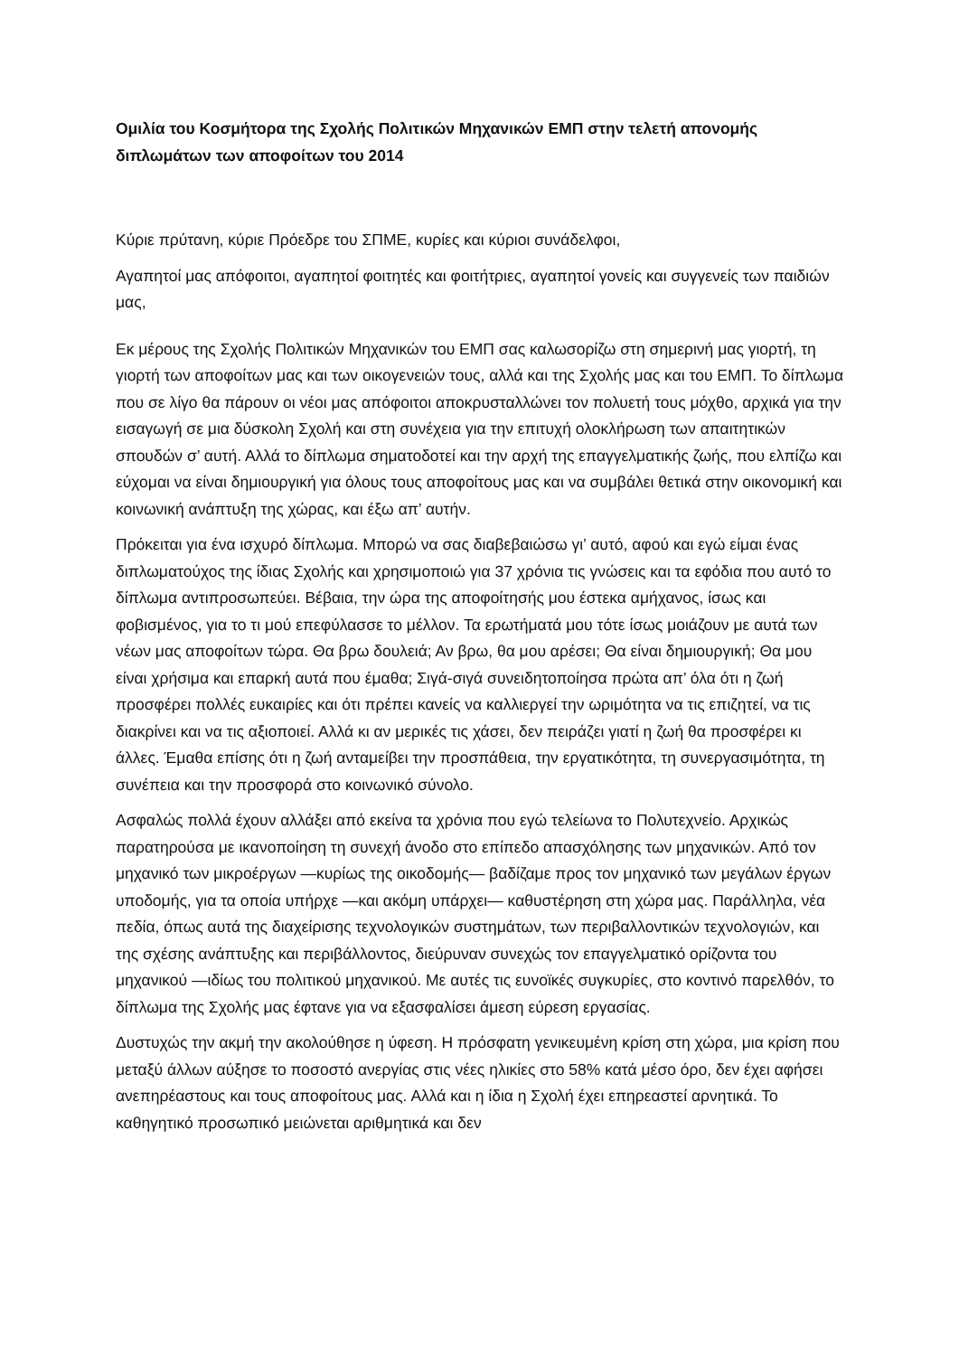Ομιλία του Κοσμήτορα της Σχολής Πολιτικών Μηχανικών ΕΜΠ στην τελετή απονομής διπλωμάτων των αποφοίτων του 2014
Κύριε πρύτανη, κύριε Πρόεδρε του ΣΠΜΕ, κυρίες και κύριοι συνάδελφοι,
Αγαπητοί μας απόφοιτοι, αγαπητοί φοιτητές και φοιτήτριες, αγαπητοί γονείς και συγγενείς των παιδιών μας,
Εκ μέρους της Σχολής Πολιτικών Μηχανικών του ΕΜΠ σας καλωσορίζω στη σημερινή μας γιορτή, τη γιορτή των αποφοίτων μας και των οικογενειών τους, αλλά και της Σχολής μας και του ΕΜΠ. Το δίπλωμα που σε λίγο θα πάρουν οι νέοι μας απόφοιτοι αποκρυσταλλώνει τον πολυετή τους μόχθο, αρχικά για την εισαγωγή σε μια δύσκολη Σχολή και στη συνέχεια για την επιτυχή ολοκλήρωση των απαιτητικών σπουδών σ’ αυτή. Αλλά το δίπλωμα σηματοδοτεί και την αρχή της επαγγελματικής ζωής, που ελπίζω και εύχομαι να είναι δημιουργική για όλους τους αποφοίτους μας και να συμβάλει θετικά στην οικονομική και κοινωνική ανάπτυξη της χώρας, και έξω απ’ αυτήν.
Πρόκειται για ένα ισχυρό δίπλωμα. Μπορώ να σας διαβεβαιώσω γι’ αυτό, αφού και εγώ είμαι ένας διπλωματούχος της ίδιας Σχολής και χρησιμοποιώ για 37 χρόνια τις γνώσεις και τα εφόδια που αυτό το δίπλωμα αντιπροσωπεύει. Βέβαια, την ώρα της αποφοίτησής μου έστεκα αμήχανος, ίσως και φοβισμένος, για το τι μού επεφύλασσε το μέλλον. Τα ερωτήματά μου τότε ίσως μοιάζουν με αυτά των νέων μας αποφοίτων τώρα. Θα βρω δουλειά; Αν βρω, θα μου αρέσει; Θα είναι δημιουργική; Θα μου είναι χρήσιμα και επαρκή αυτά που έμαθα; Σιγά-σιγά συνειδητοποίησα πρώτα απ’ όλα ότι η ζωή προσφέρει πολλές ευκαιρίες και ότι πρέπει κανείς να καλλιεργεί την ωριμότητα να τις επιζητεί, να τις διακρίνει και να τις αξιοποιεί. Αλλά κι αν μερικές τις χάσει, δεν πειράζει γιατί η ζωή θα προσφέρει κι άλλες. Έμαθα επίσης ότι η ζωή ανταμείβει την προσπάθεια, την εργατικότητα, τη συνεργασιμότητα, τη συνέπεια και την προσφορά στο κοινωνικό σύνολο.
Ασφαλώς πολλά έχουν αλλάξει από εκείνα τα χρόνια που εγώ τελείωνα το Πολυτεχνείο. Αρχικώς παρατηρούσα με ικανοποίηση τη συνεχή άνοδο στο επίπεδο απασχόλησης των μηχανικών. Από τον μηχανικό των μικροέργων —κυρίως της οικοδομής— βαδίζαμε προς τον μηχανικό των μεγάλων έργων υποδομής, για τα οποία υπήρχε —και ακόμη υπάρχει— καθυστέρηση στη χώρα μας. Παράλληλα, νέα πεδία, όπως αυτά της διαχείρισης τεχνολογικών συστημάτων, των περιβαλλοντικών τεχνολογιών, και της σχέσης ανάπτυξης και περιβάλλοντος, διεύρυναν συνεχώς τον επαγγελματικό ορίζοντα του μηχανικού —ιδίως του πολιτικού μηχανικού. Με αυτές τις ευνοϊκές συγκυρίες, στο κοντινό παρελθόν, το δίπλωμα της Σχολής μας έφτανε για να εξασφαλίσει άμεση εύρεση εργασίας.
Δυστυχώς την ακμή την ακολούθησε η ύφεση. Η πρόσφατη γενικευμένη κρίση στη χώρα, μια κρίση που μεταξύ άλλων αύξησε το ποσοστό ανεργίας στις νέες ηλικίες στο 58% κατά μέσο όρο, δεν έχει αφήσει ανεπηρέαστους και τους αποφοίτους μας. Αλλά και η ίδια η Σχολή έχει επηρεαστεί αρνητικά. Το καθηγητικό προσωπικό μειώνεται αριθμητικά και δεν